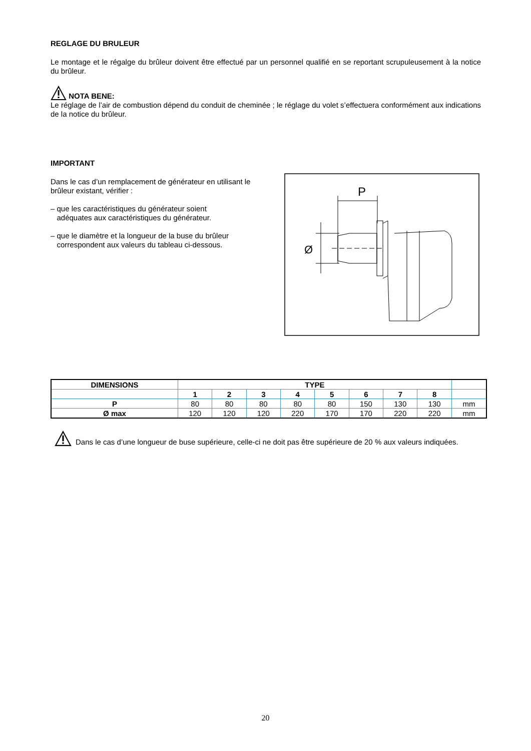REGLAGE DU BRULEUR
Le montage et le régalge du brûleur doivent être effectué par un personnel qualifié en se reportant scrupuleusement à la notice du brûleur.
NOTA BENE:
Le réglage de l’air de combustion dépend du conduit de cheminée ; le réglage du volet s’effectuera conformément aux indications de la notice du brûleur.
IMPORTANT
Dans le cas d’un remplacement de générateur en utilisant le brûleur existant, vérifier :
– que les caractéristiques du générateur soient
adéquates aux caractéristiques du générateur.
– que le diamètre et la longueur de la buse du brûleur
correspondent aux valeurs du tableau ci-dessous.
P
Ø
| DIMENSIONS | TYPE | | | | | | | | |
| --- | --- | --- | --- | --- | --- | --- | --- | --- | --- |
| | 1 | 2 | 3 | 4 | 5 | 6 | 7 | 8 | |
| P | 80 | 80 | 80 | 80 | 80 | 150 | 130 | 130 | mm |
| Ø max | 120 | 120 | 120 | 220 | 170 | 170 | 220 | 220 | mm |
Dans le cas d’une longueur de buse supérieure, celle-ci ne doit pas être supérieure de 20 % aux valeurs indiquées.
20